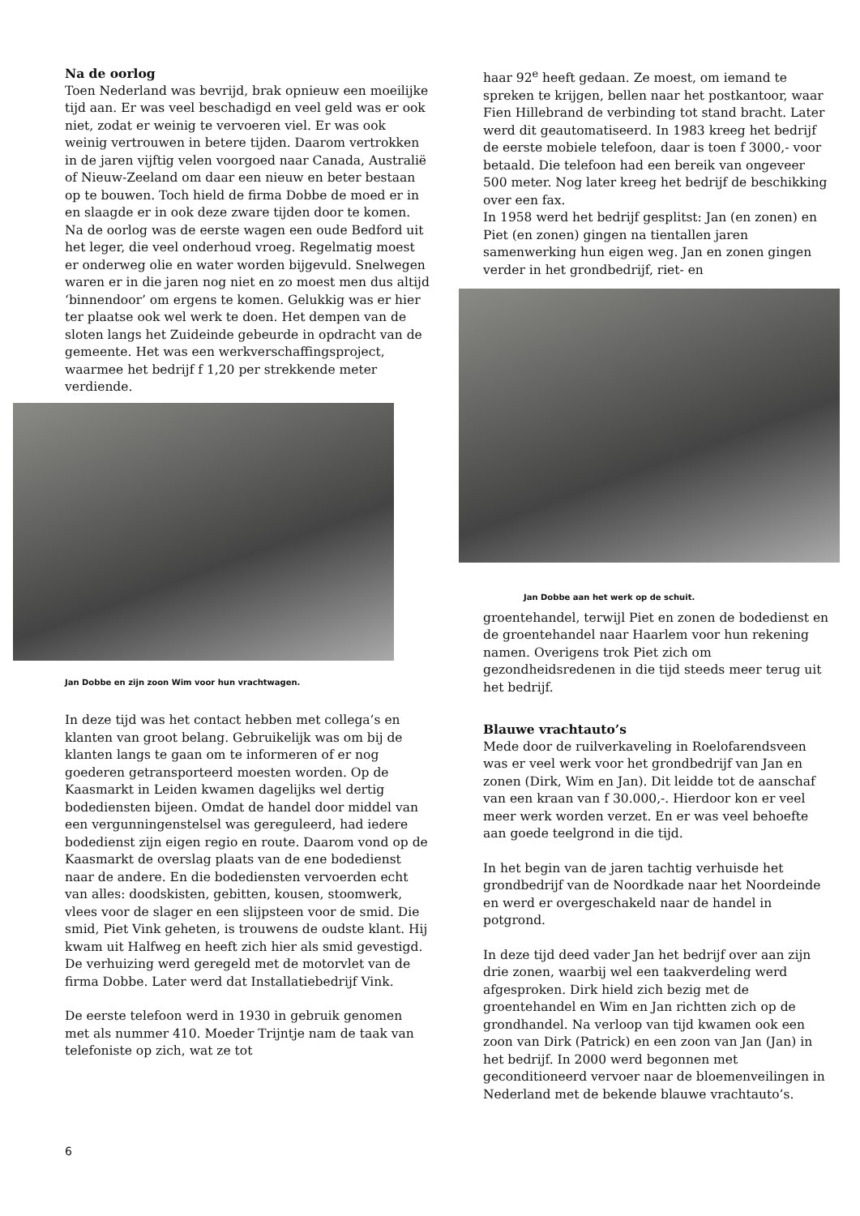Na de oorlog
Toen Nederland was bevrijd, brak opnieuw een moeilijke tijd aan. Er was veel beschadigd en veel geld was er ook niet, zodat er weinig te vervoeren viel. Er was ook weinig vertrouwen in betere tijden. Daarom vertrokken in de jaren vijftig velen voorgoed naar Canada, Australië of Nieuw-Zeeland om daar een nieuw en beter bestaan op te bouwen. Toch hield de firma Dobbe de moed er in en slaagde er in ook deze zware tijden door te komen. Na de oorlog was de eerste wagen een oude Bedford uit het leger, die veel onderhoud vroeg. Regelmatig moest er onderweg olie en water worden bijgevuld. Snelwegen waren er in die jaren nog niet en zo moest men dus altijd ‘binnendoor’ om ergens te komen. Gelukkig was er hier ter plaatse ook wel werk te doen. Het dempen van de sloten langs het Zuideinde gebeurde in opdracht van de gemeente. Het was een werkverschaffingsproject, waarmee het bedrijf f 1,20 per strekkende meter verdiende.
Jan Dobbe en zijn zoon Wim voor hun vrachtwagen.
In deze tijd was het contact hebben met collega’s en klanten van groot belang. Gebruikelijk was om bij de klanten langs te gaan om te informeren of er nog goederen getransporteerd moesten worden. Op de Kaasmarkt in Leiden kwamen dagelijks wel dertig bodediensten bijeen. Omdat de handel door middel van een vergunningenstelsel was gereguleerd, had iedere bodedienst zijn eigen regio en route. Daarom vond op de Kaasmarkt de overslag plaats van de ene bodedienst naar de andere. En die bodediensten vervoerden echt van alles: doodskisten, gebitten, kousen, stoomwerk, vlees voor de slager en een slijpsteen voor de smid. Die smid, Piet Vink geheten, is trouwens de oudste klant. Hij kwam uit Halfweg en heeft zich hier als smid gevestigd. De verhuizing werd geregeld met de motorvlet van de firma Dobbe. Later werd dat Installatiebedrijf Vink.
De eerste telefoon werd in 1930 in gebruik genomen met als nummer 410. Moeder Trijntje nam de taak van telefoniste op zich, wat ze tot
haar 92<sup>e</sup> heeft gedaan. Ze moest, om iemand te spreken te krijgen, bellen naar het postkantoor, waar Fien Hillebrand de verbinding tot stand bracht. Later werd dit geautomatiseerd. In 1983 kreeg het bedrijf de eerste mobiele telefoon, daar is toen f 3000,- voor betaald. Die telefoon had een bereik van ongeveer 500 meter. Nog later kreeg het bedrijf de beschikking over een fax.
In 1958 werd het bedrijf gesplitst: Jan (en zonen) en Piet (en zonen) gingen na tientallen jaren samenwerking hun eigen weg. Jan en zonen gingen verder in het grondbedrijf, riet- en
Jan Dobbe aan het werk op de schuit.
groentehandel, terwijl Piet en zonen de bodedienst en de groentehandel naar Haarlem voor hun rekening namen. Overigens trok Piet zich om gezondheidsredenen in die tijd steeds meer terug uit het bedrijf.
Blauwe vrachtauto’s
Mede door de ruilverkaveling in Roelofarendsveen was er veel werk voor het grondbedrijf van Jan en zonen (Dirk, Wim en Jan). Dit leidde tot de aanschaf van een kraan van f 30.000,-. Hierdoor kon er veel meer werk worden verzet. En er was veel behoefte aan goede teelgrond in die tijd.
In het begin van de jaren tachtig verhuisde het grondbedrijf van de Noordkade naar het Noordeinde en werd er overgeschakeld naar de handel in potgrond.
In deze tijd deed vader Jan het bedrijf over aan zijn drie zonen, waarbij wel een taakverdeling werd afgesproken. Dirk hield zich bezig met de groentehandel en Wim en Jan richtten zich op de grondhandel. Na verloop van tijd kwamen ook een zoon van Dirk (Patrick) en een zoon van Jan (Jan) in het bedrijf. In 2000 werd begonnen met geconditioneerd vervoer naar de bloemenveilingen in Nederland met de bekende blauwe vrachtauto’s.
6